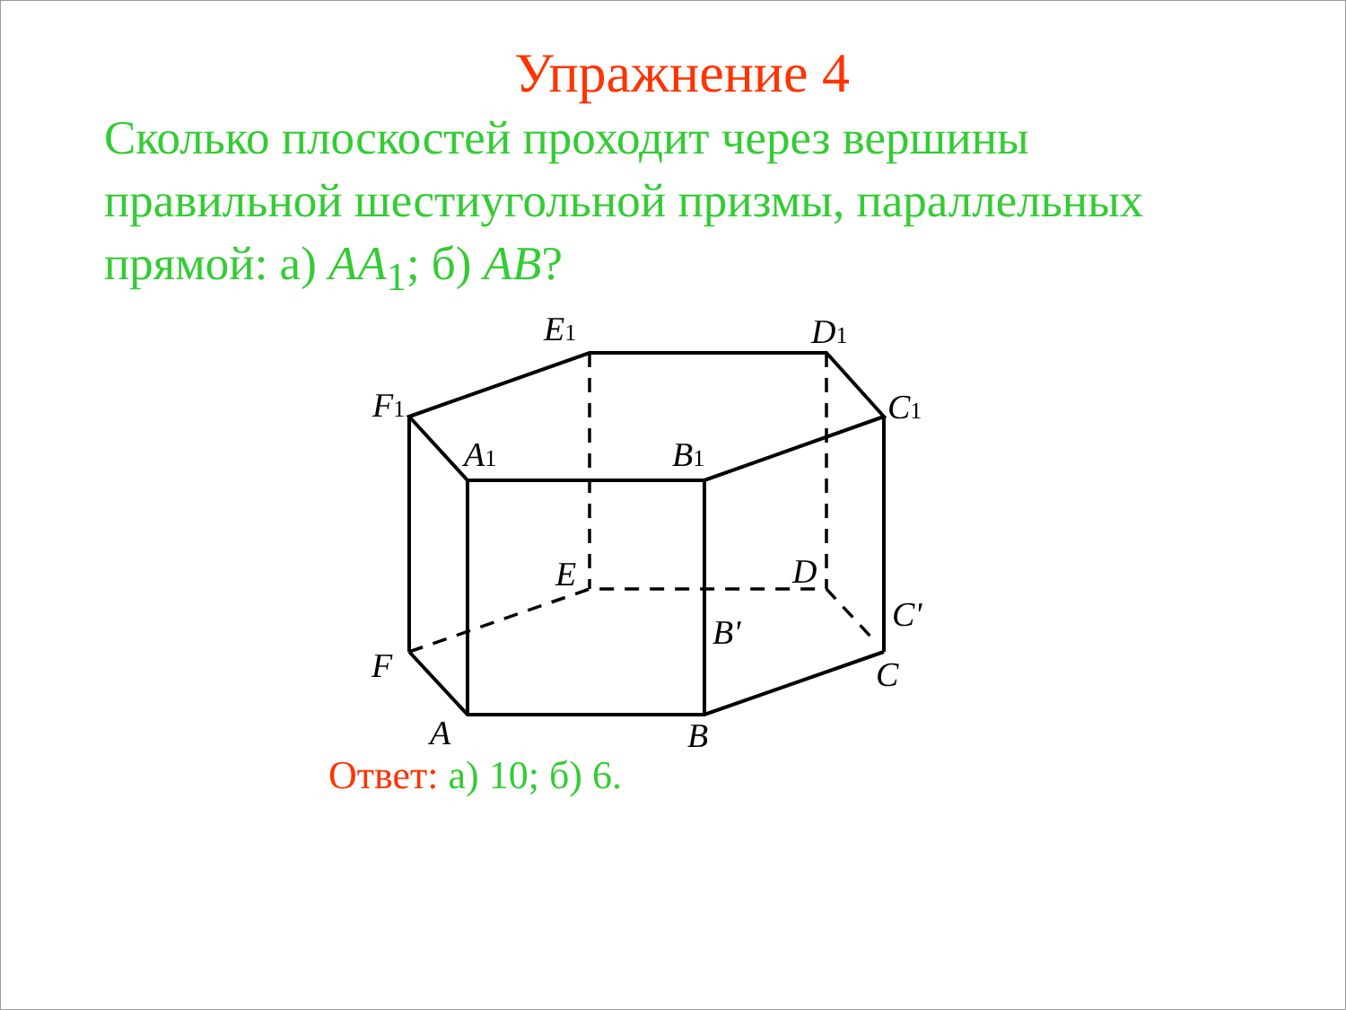Упражнение 4
Сколько плоскостей проходит через вершины правильной шестиугольной призмы, параллельных прямой: а) AA<sub>1</sub>; б) AB?
E1
D1
F1
C1
A1
B1
E
D
C'
B'
F
C
A
B
Ответ: а) 10; б) 6.